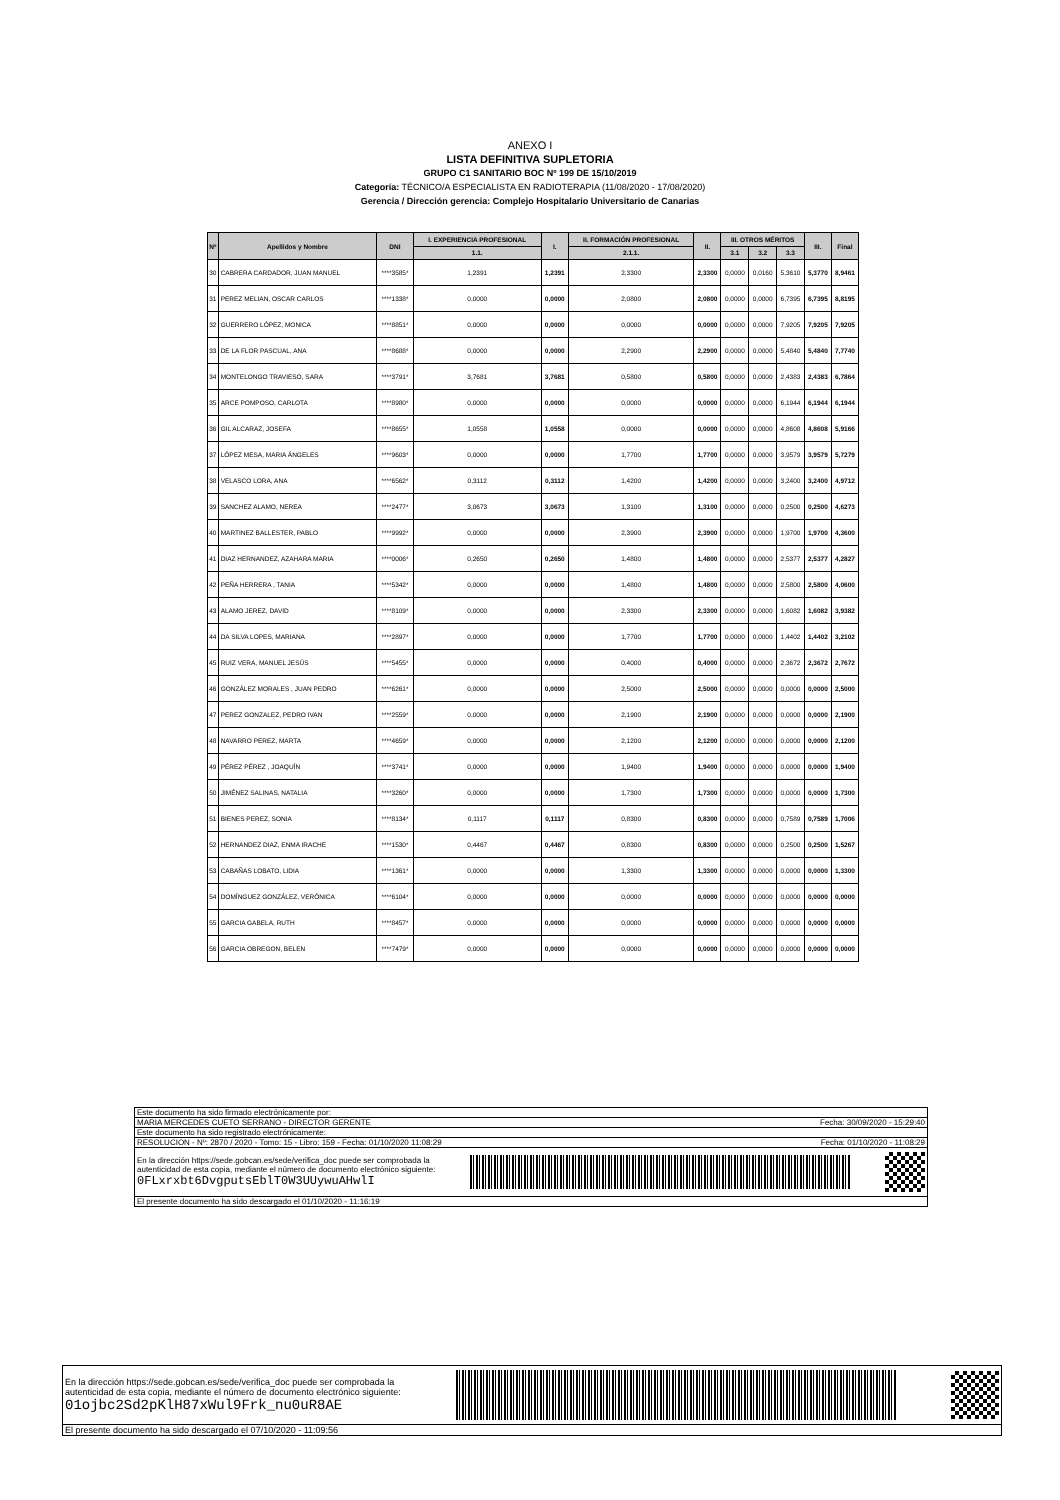ANEXO I
LISTA DEFINITIVA SUPLETORIA
GRUPO C1 SANITARIO BOC Nº 199 DE 15/10/2019
Categoría: TÉCNICO/A ESPECIALISTA EN RADIOTERAPIA (11/08/2020 - 17/08/2020)
Gerencia / Dirección gerencia: Complejo Hospitalario Universitario de Canarias
| Nº | Apellidos y Nombre | DNI | I. EXPERIENCIA PROFESIONAL | I. | II. FORMACIÓN PROFESIONAL | II. | III. OTROS MÉRITOS | | | III. | Final |
| --- | --- | --- | --- | --- | --- | --- | --- | --- | --- | --- | --- |
| | | | 1.1. | | 2.1.1. | | 3.1 | 3.2 | 3.3 | | |
| 30 | CABRERA CARDADOR, JUAN MANUEL | ****3585* | 1,2391 | 1,2391 | 2,3300 | 2,3300 | 0,0000 | 0,0160 | 5,3610 | 5,3770 | 8,9461 |
| 31 | PEREZ MELIAN, OSCAR CARLOS | ****1338* | 0,0000 | 0,0000 | 2,0800 | 2,0800 | 0,0000 | 0,0000 | 6,7395 | 6,7395 | 8,8195 |
| 32 | GUERRERO LÓPEZ, MONICA | ****8851* | 0,0000 | 0,0000 | 0,0000 | 0,0000 | 0,0000 | 0,0000 | 7,9205 | 7,9205 | 7,9205 |
| 33 | DE LA FLOR PASCUAL, ANA | ****8688* | 0,0000 | 0,0000 | 2,2900 | 2,2900 | 0,0000 | 0,0000 | 5,4840 | 5,4840 | 7,7740 |
| 34 | MONTELONGO TRAVIESO, SARA | ****3791* | 3,7681 | 3,7681 | 0,5800 | 0,5800 | 0,0000 | 0,0000 | 2,4383 | 2,4383 | 6,7864 |
| 35 | ARCE POMPOSO, CARLOTA | ****8980* | 0,0000 | 0,0000 | 0,0000 | 0,0000 | 0,0000 | 0,0000 | 6,1944 | 6,1944 | 6,1944 |
| 36 | GIL ALCARAZ, JOSEFA | ****8655* | 1,0558 | 1,0558 | 0,0000 | 0,0000 | 0,0000 | 0,0000 | 4,8608 | 4,8608 | 5,9166 |
| 37 | LÓPEZ MESA, MARIA ÁNGELES | ****9603* | 0,0000 | 0,0000 | 1,7700 | 1,7700 | 0,0000 | 0,0000 | 3,9579 | 3,9579 | 5,7279 |
| 38 | VELASCO LORA, ANA | ****6562* | 0,3112 | 0,3112 | 1,4200 | 1,4200 | 0,0000 | 0,0000 | 3,2400 | 3,2400 | 4,9712 |
| 39 | SANCHEZ ALAMO, NEREA | ****2477* | 3,0673 | 3,0673 | 1,3100 | 1,3100 | 0,0000 | 0,0000 | 0,2500 | 0,2500 | 4,6273 |
| 40 | MARTINEZ BALLESTER, PABLO | ****9992* | 0,0000 | 0,0000 | 2,3900 | 2,3900 | 0,0000 | 0,0000 | 1,9700 | 1,9700 | 4,3600 |
| 41 | DIAZ HERNANDEZ, AZAHARA MARIA | ****0006* | 0,2650 | 0,2650 | 1,4800 | 1,4800 | 0,0000 | 0,0000 | 2,5377 | 2,5377 | 4,2827 |
| 42 | PEÑA HERRERA , TANIA | ****5342* | 0,0000 | 0,0000 | 1,4800 | 1,4800 | 0,0000 | 0,0000 | 2,5800 | 2,5800 | 4,0600 |
| 43 | ALAMO JEREZ, DAVID | ****8109* | 0,0000 | 0,0000 | 2,3300 | 2,3300 | 0,0000 | 0,0000 | 1,6082 | 1,6082 | 3,9382 |
| 44 | DA SILVA LOPES, MARIANA | ****2897* | 0,0000 | 0,0000 | 1,7700 | 1,7700 | 0,0000 | 0,0000 | 1,4402 | 1,4402 | 3,2102 |
| 45 | RUIZ VERA, MANUEL JESÚS | ****5455* | 0,0000 | 0,0000 | 0,4000 | 0,4000 | 0,0000 | 0,0000 | 2,3672 | 2,3672 | 2,7672 |
| 46 | GONZÁLEZ MORALES , JUAN PEDRO | ****6261* | 0,0000 | 0,0000 | 2,5000 | 2,5000 | 0,0000 | 0,0000 | 0,0000 | 0,0000 | 2,5000 |
| 47 | PEREZ GONZALEZ, PEDRO IVAN | ****2559* | 0,0000 | 0,0000 | 2,1900 | 2,1900 | 0,0000 | 0,0000 | 0,0000 | 0,0000 | 2,1900 |
| 48 | NAVARRO PEREZ, MARTA | ****4659* | 0,0000 | 0,0000 | 2,1200 | 2,1200 | 0,0000 | 0,0000 | 0,0000 | 0,0000 | 2,1200 |
| 49 | PÉREZ PÉREZ , JOAQUÍN | ****3741* | 0,0000 | 0,0000 | 1,9400 | 1,9400 | 0,0000 | 0,0000 | 0,0000 | 0,0000 | 1,9400 |
| 50 | JIMÉNEZ SALINAS, NATALIA | ****3260* | 0,0000 | 0,0000 | 1,7300 | 1,7300 | 0,0000 | 0,0000 | 0,0000 | 0,0000 | 1,7300 |
| 51 | BIENES PEREZ, SONIA | ****8134* | 0,1117 | 0,1117 | 0,8300 | 0,8300 | 0,0000 | 0,0000 | 0,7589 | 0,7589 | 1,7006 |
| 52 | HERNANDEZ DIAZ, ENMA IRACHE | ****1530* | 0,4467 | 0,4467 | 0,8300 | 0,8300 | 0,0000 | 0,0000 | 0,2500 | 0,2500 | 1,5267 |
| 53 | CABAÑAS LOBATO, LIDIA | ****1361* | 0,0000 | 0,0000 | 1,3300 | 1,3300 | 0,0000 | 0,0000 | 0,0000 | 0,0000 | 1,3300 |
| 54 | DOMÍNGUEZ GONZÁLEZ, VERÓNICA | ****6104* | 0,0000 | 0,0000 | 0,0000 | 0,0000 | 0,0000 | 0,0000 | 0,0000 | 0,0000 | 0,0000 |
| 55 | GARCIA GABELA, RUTH | ****8457* | 0,0000 | 0,0000 | 0,0000 | 0,0000 | 0,0000 | 0,0000 | 0,0000 | 0,0000 | 0,0000 |
| 56 | GARCIA OBREGON, BELEN | ****7479* | 0,0000 | 0,0000 | 0,0000 | 0,0000 | 0,0000 | 0,0000 | 0,0000 | 0,0000 | 0,0000 |
Este documento ha sido firmado electrónicamente por:
MARIA MERCEDES CUETO SERRANO - DIRECTOR GERENTE Fecha: 30/09/2020 - 15:29:40
Este documento ha sido registrado electrónicamente:
RESOLUCION - Nº: 2870 / 2020 - Tomo: 15 - Libro: 159 - Fecha: 01/10/2020 11:08:29 Fecha: 01/10/2020 - 11:08:29
En la dirección https://sede.gobcan.es/sede/verifica_doc puede ser comprobada la
autenticidad de esta copia, mediante el número de documento electrónico siguiente:
0FLxrxbt6DvgputsEblT0W3UUywuAHwlI
El presente documento ha sido descargado el 01/10/2020 - 11:16:19
En la dirección https://sede.gobcan.es/sede/verifica_doc puede ser comprobada la
autenticidad de esta copia, mediante el número de documento electrónico siguiente:
01ojbc2Sd2pKlH87xWul9Frk_nu0uR8AE
El presente documento ha sido descargado el 07/10/2020 - 11:09:56